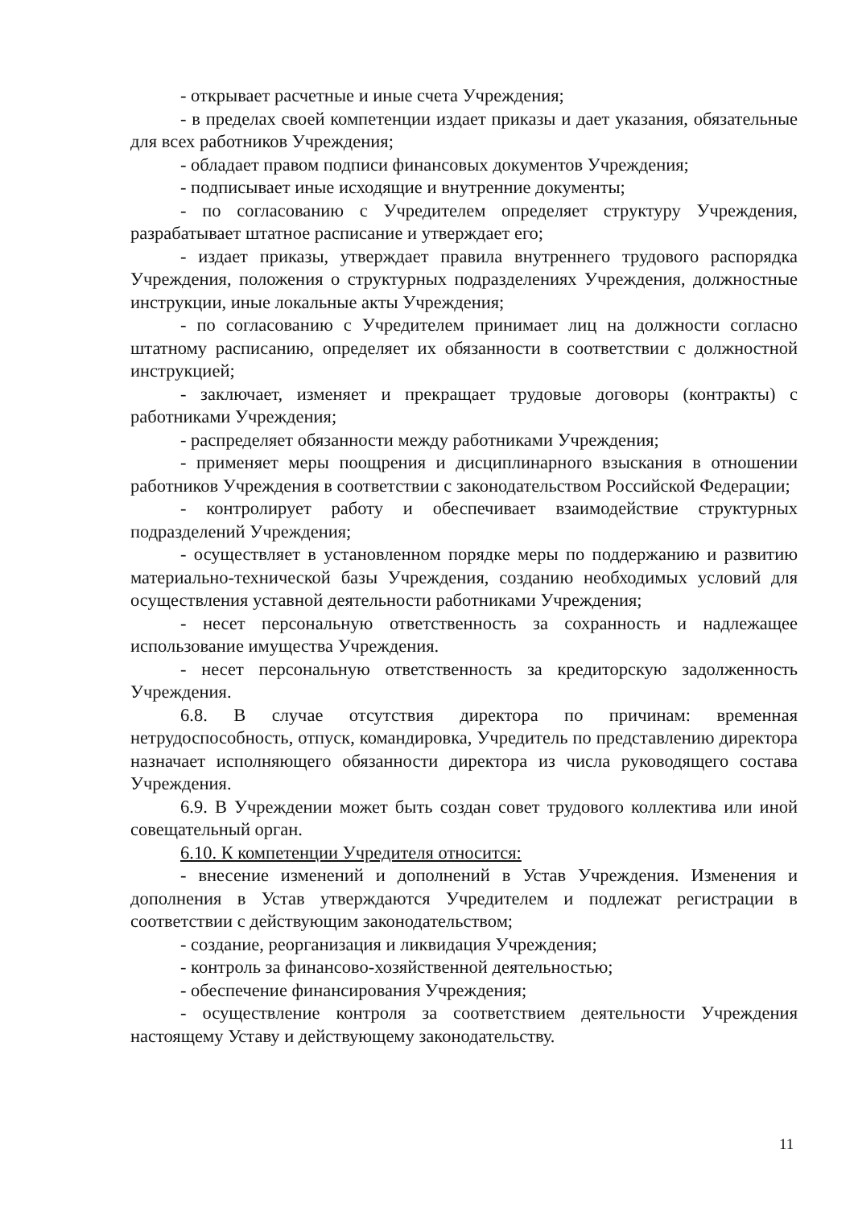- открывает расчетные и иные счета Учреждения;
- в пределах своей компетенции издает приказы и дает указания, обязательные для всех работников Учреждения;
- обладает правом подписи финансовых документов Учреждения;
- подписывает иные исходящие и внутренние документы;
- по согласованию с Учредителем определяет структуру Учреждения, разрабатывает штатное расписание и утверждает его;
- издает приказы, утверждает правила внутреннего трудового распорядка Учреждения, положения о структурных подразделениях Учреждения, должностные инструкции, иные локальные акты Учреждения;
- по согласованию с Учредителем принимает лиц на должности согласно штатному расписанию, определяет их обязанности в соответствии с должностной инструкцией;
- заключает, изменяет и прекращает трудовые договоры (контракты) с работниками Учреждения;
- распределяет обязанности между работниками Учреждения;
- применяет меры поощрения и дисциплинарного взыскания в отношении работников Учреждения в соответствии с законодательством Российской Федерации;
- контролирует работу и обеспечивает взаимодействие структурных подразделений Учреждения;
- осуществляет в установленном порядке меры по поддержанию и развитию материально-технической базы Учреждения, созданию необходимых условий для осуществления уставной деятельности работниками Учреждения;
- несет персональную ответственность за сохранность и надлежащее использование имущества Учреждения.
- несет персональную ответственность за кредиторскую задолженность Учреждения.
6.8. В случае отсутствия директора по причинам: временная нетрудоспособность, отпуск, командировка, Учредитель по представлению директора назначает исполняющего обязанности директора из числа руководящего состава Учреждения.
6.9. В Учреждении может быть создан совет трудового коллектива или иной совещательный орган.
6.10. К компетенции Учредителя относится:
- внесение изменений и дополнений в Устав Учреждения. Изменения и дополнения в Устав утверждаются Учредителем и подлежат регистрации в соответствии с действующим законодательством;
- создание, реорганизация и ликвидация Учреждения;
- контроль за финансово-хозяйственной деятельностью;
- обеспечение финансирования Учреждения;
- осуществление контроля за соответствием деятельности Учреждения настоящему Уставу и действующему законодательству.
11